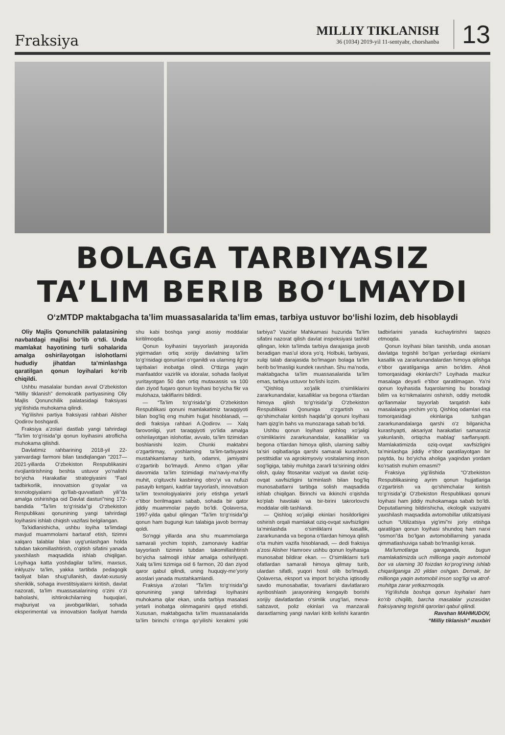Fraksiya
MILLIY TIKLANISH
36 (1034) 2019-yil 11-sentyabr, chorshanba
13
BOLAGA TARBIYASIZ
TA’LIM BERIB BO‘LMAYDI
O‘zMTDP maktabgacha ta’lim muassasalarida ta’lim emas, tarbiya ustuvor bo‘lishi lozim, deb hisoblaydi
Oliy Majlis Qonunchilik palatasining navbatdagi majlisi bo‘lib o‘tdi. Unda mamlakat hayotining turli sohalarida amalga oshirilayotgan islohotlarni hududiy jihatdan ta’minlashga qaratilgan qonun loyihalari ko‘rib chiqildi.
Ushbu masalalar bundan avval O‘zbekiston “Milliy tiklanish” demokratik partiyasining Oliy Majlis Qonunchilik palatasidagi fraksiyasi yig‘ilishida muhokama qilindi.
Yig‘ilishni partiya fraksiyasi rahbari Alisher Qodirov boshqardi.
Fraksiya a’zolari dastlab yangi tahrirdagi “Ta’lim to‘g‘risida”gi qonun loyihasini atroflicha muhokama qilishdi.
Davlatimiz rahbarining 2018-yil 22-yanvardagi farmoni bilan tasdiqlangan “2017—2021-yillarda O‘zbekiston Respublikasini rivojlantirishning beshta ustuvor yo‘nalishi bo‘yicha Harakatlar strategiyasini “Faol tadbirkorlik, innovatsion g‘oyalar va texnologiyalarni qo‘llab-quvvatlash yili”da amalga oshirishga oid Davlat dasturi”ning 172-bandida “Ta’lim to‘g‘risida”gi O‘zbekiston Respublikasi qonunining yangi tahrirdagi loyihasini ishlab chiqish vazifasi belgilangan.
Ta’kidlanishicha, ushbu loyiha ta’limdagi mavjud muammolarni bartaraf etish, tizimni xalqaro talablar bilan uyg‘unlashgan holda tubdan takomillashtirish, o‘qitish sifatini yanada yaxshilash maqsadida ishlab chiqilgan. Loyihaga katta yoshdagilar ta’limi, maxsus, inklyuziv ta’lim, yakka tartibda pedagogik faoliyat bilan shug‘ullanish, davlat-xususiy sheriklik, sohaga investitsiyalarni kiritish, davlat nazorati, ta’lim muassasalarining o‘zini o‘zi baholashi, ishtirokchilarning huquqlari, majburiyat va javobgarliklari, sohada eksperimental va innovatsion faoliyat hamda shu kabi boshqa yangi asosiy moddalar kiritilmoqda.
Qonun loyihasini tayyorlash jarayonida yigirmadan ortiq xorijiy davlatning ta’lim to‘g‘risidagi qonunlari o‘rganildi va ularning ilg‘or tajribalari inobatga olindi. O‘ttizga yaqin manfaatdor vazirlik va idoralar, sohada faoliyat yuritayotgan 50 dan ortiq mutaxassis va 100 dan ziyod fuqaro qonun loyihasi bo‘yicha fikr va mulohaza, takliflarini bildirdi.
— “Ta’lim to‘g‘risida”gi O‘zbekiston Respublikasi qonuni mamlakatimiz taraqqiyoti bilan bog‘liq eng muhim hujjat hisoblanadi, — dedi fraksiya rahbari A.Qodirov. — Xalq farovonligi, yurt taraqqiyoti yo‘lida amalga oshirilayotgan islohotlar, avvalo, ta’lim tizimidan boshlanishi lozim. Chunki maktabni o‘zgartirmay, yoshlarning ta’lim-tarbiyasini mustahkamlamay turib, odamni, jamiyatni o‘zgartirib bo‘lmaydi. Ammo o‘tgan yillar davomida ta’lim tizimidagi ma’naviy-ma’rifiy muhit, o‘qituvchi kasbining obro‘yi va nufuzi pasayib ketgani, kadrlar tayyorlash, innovatsion ta’lim texnologiyalarini joriy etishga yetarli e’tibor berilmagani sabab, sohada bir qator jiddiy muammolar paydo bo‘ldi. Qolaversa, 1997-yilda qabul qilingan “Ta’lim to‘g‘risida”gi qonun ham bugungi kun talabiga javob bermay qoldi.
So‘nggi yillarda ana shu muammolarga samarali yechim topish, zamonaviy kadrlar tayyorlash tizimini tubdan takomillashtirish bo‘yicha salmoqli ishlar amalga oshirilyapti. Xalq ta’limi tizimiga oid 6 farmon, 20 dan ziyod qaror qabul qilindi, uning huquqiy-me’yoriy asoslari yanada mustahkamlandi.
Fraksiya a’zolari “Ta’lim to‘g‘risida”gi qonunining yangi tahrirdagi loyihasini muhokama qilar ekan, unda tarbiya masalasi yetarli inobatga olinmaganini qayd etishdi. Xususan, maktabgacha ta’lim muassasalarida ta’lim birinchi o‘ringa qo‘yilishi kerakmi yoki tarbiya? Vazirlar Mahkamasi huzurida Ta’lim sifatini nazorat qilish davlat inspeksiyasi tashkil qilingan, lekin ta’limda tarbiya darajasiga javob beradigan mas’ul idora yo‘q. Holbuki, tarbiyasi, xulqi talab darajasida bo‘lmagan bolaga ta’lim berib bo‘lmasligi kundek ravshan. Shu ma’noda, maktabgacha ta’lim muassasalarida ta’lim emas, tarbiya ustuvor bo‘lishi lozim.
“Qishloq xo‘jalik o‘simliklarini zararkunandalar, kasalliklar va begona o‘tlardan himoya qilish to‘g‘risida”gi O‘zbekiston Respublikasi Qonuniga o‘zgartish va qo‘shimchalar kiritish haqida”gi qonuni loyihasi ham qizg‘in bahs va munozaraga sabab bo‘ldi.
Ushbu qonun loyihasi qishloq xo‘jaligi o‘simliklarini zararkunandalar, kasalliklar va begona o‘tlardan himoya qilish, ularning salbiy ta’siri oqibatlariga qarshi samarali kurashish, pestitsidlar va agrokimyoviy vositalarning inson sog‘ligiga, tabiiy muhitga zararli ta’sirining oldini olish, qulay fitosanitar vaziyat va davlat oziq-ovqat xavfsizligini ta’minlash bilan bog‘liq munosabatlarni tartibga solish maqsadida ishlab chiqilgan. Birinchi va ikkinchi o‘qishda ko‘plab havolaki va bir-birini takrorlovchi moddalar olib tashlandi.
— Qishloq xo‘jaligi ekinlari hosildorligini oshirish orqali mamlakat oziq-ovqat xavfsizligini ta’minlashda o‘simliklarni kasallik, zararkunanda va begona o‘tlardan himoya qilish o‘ta muhim vazifa hisoblanadi, — dedi fraksiya a’zosi Alisher Hamroev ushbu qonun loyihasiga munosabat bildirar ekan. — O‘simliklarni turli ofatlardan samarali himoya qilmay turib, ulardan sifatli, yuqori hosil olib bo‘lmaydi. Qolaversa, eksport va import bo‘yicha iqtisodiy savdo munosabatlar, tovarlarni davlatlararo ayriboshlash jarayonining kengayib borishi xorijiy davlatlardan o‘simlik urug‘lari, meva-sabzavot, poliz ekinlari va manzarali daraxtlarning yangi navlari kirib kelishi karantin tadbirlarini yanada kuchaytirishni taqozo etmoqda.
Qonun loyihasi bilan tanishib, unda asosan davlatga tegishli bo‘lgan yerlardagi ekinlarni kasallik va zararkunandalardan himoya qilishga e’tibor qaratilganiga amin bo‘ldim. Aholi tomorqasidagi ekinlarchi? Loyihada mazkur masalaga deyarli e’tibor qaratilmagan. Ya’ni qonun loyihasida fuqarolarning bu boradagi bilim va ko‘nikmalarini oshirish, oddiy metodik qo‘llanmalar tayyorlab tarqatish kabi masalalarga yechim yo‘q. Qishloq odamlari esa tomorqasidagi ekinlariga tushgan zararkunandalarga qarshi o‘z bilganicha kurashyapti, aksariyat harakatlari samarasiz yakunlanib, ortiqcha mablag‘ sarflanyapti. Mamlakatimizda oziq-ovqat xavfsizligini ta’minlashga jiddiy e’tibor qaratilayotgan bir paytda, bu bo‘yicha aholiga yaqindan yordam ko‘rsatish muhim emasmi?
Fraksiya yig‘ilishida “O‘zbekiston Respublikasining ayrim qonun hujjatlariga o‘zgartirish va qo‘shimchalar kiritish to‘g‘risida”gi O‘zbekiston Respublikasi qonuni loyihasi ham jiddiy muhokamaga sabab bo‘ldi. Deputatlarning bildirishicha, ekologik vaziyatni yaxshilash maqsadida avtomobillar utilizatsiyasi uchun “Utilizatsiya yig‘imi”ni joriy etishga qaratilgan qonun loyihasi shundoq ham narxi “osmon”da bo‘lgan avtomobillarning yanada qimmatlashuviga sabab bo‘lmasligi kerak.
Ma’lumotlarga qaraganda, bugun mamlakatimizda uch millionga yaqin avtomobil bor va ularning 30 foizdan ko‘prog‘ining ishlab chiqarilganiga 20 yildan oshgan. Demak, bir millionga yaqin avtomobil inson sog‘ligi va atrof-muhitga zarar yetkazmoqda.
Yig‘ilishda boshqa qonun loyihalari ham ko‘rib chiqilib, barcha masalalar yuzasidan fraksiyaning tegishli qarorlari qabul qilindi.
Ravshan MAHMUDOV,
“Milliy tiklanish” muxbiri